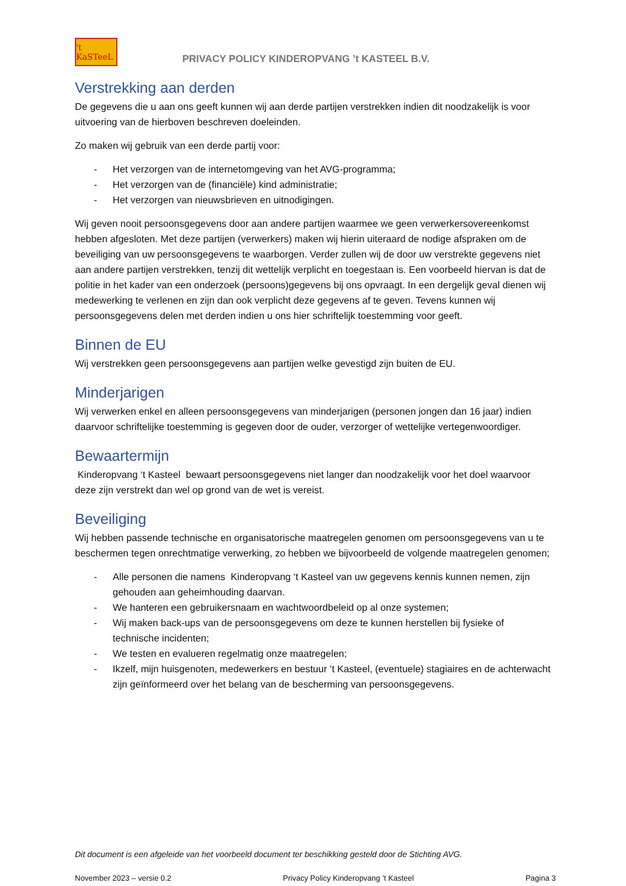't KaSTeeL
PRIVACY POLICY KINDEROPVANG ’t KASTEEL B.V.
Verstrekking aan derden
De gegevens die u aan ons geeft kunnen wij aan derde partijen verstrekken indien dit noodzakelijk is voor uitvoering van de hierboven beschreven doeleinden.
Zo maken wij gebruik van een derde partij voor:
- Het verzorgen van de internetomgeving van het AVG-programma;
- Het verzorgen van de (financiële) kind administratie;
- Het verzorgen van nieuwsbrieven en uitnodigingen.
Wij geven nooit persoonsgegevens door aan andere partijen waarmee we geen verwerkersovereenkomst hebben afgesloten. Met deze partijen (verwerkers) maken wij hierin uiteraard de nodige afspraken om de beveiliging van uw persoonsgegevens te waarborgen. Verder zullen wij de door uw verstrekte gegevens niet aan andere partijen verstrekken, tenzij dit wettelijk verplicht en toegestaan is. Een voorbeeld hiervan is dat de politie in het kader van een onderzoek (persoons)gegevens bij ons opvraagt. In een dergelijk geval dienen wij medewerking te verlenen en zijn dan ook verplicht deze gegevens af te geven. Tevens kunnen wij persoonsgegevens delen met derden indien u ons hier schriftelijk toestemming voor geeft.
Binnen de EU
Wij verstrekken geen persoonsgegevens aan partijen welke gevestigd zijn buiten de EU.
Minderjarigen
Wij verwerken enkel en alleen persoonsgegevens van minderjarigen (personen jongen dan 16 jaar) indien daarvoor schriftelijke toestemming is gegeven door de ouder, verzorger of wettelijke vertegenwoordiger.
Bewaartermijn
Kinderopvang ‘t Kasteel bewaart persoonsgegevens niet langer dan noodzakelijk voor het doel waarvoor deze zijn verstrekt dan wel op grond van de wet is vereist.
Beveiliging
Wij hebben passende technische en organisatorische maatregelen genomen om persoonsgegevens van u te beschermen tegen onrechtmatige verwerking, zo hebben we bijvoorbeeld de volgende maatregelen genomen;
- Alle personen die namens Kinderopvang ‘t Kasteel van uw gegevens kennis kunnen nemen, zijn gehouden aan geheimhouding daarvan.
- We hanteren een gebruikersnaam en wachtwoordbeleid op al onze systemen;
- Wij maken back-ups van de persoonsgegevens om deze te kunnen herstellen bij fysieke of technische incidenten;
- We testen en evalueren regelmatig onze maatregelen;
- Ikzelf, mijn huisgenoten, medewerkers en bestuur ’t Kasteel, (eventuele) stagiaires en de achterwacht zijn geïnformeerd over het belang van de bescherming van persoonsgegevens.
Dit document is een afgeleide van het voorbeeld document ter beschikking gesteld door de Stichting AVG.
November 2023 – versie 0.2 Privacy Policy Kinderopvang ’t Kasteel Pagina 3